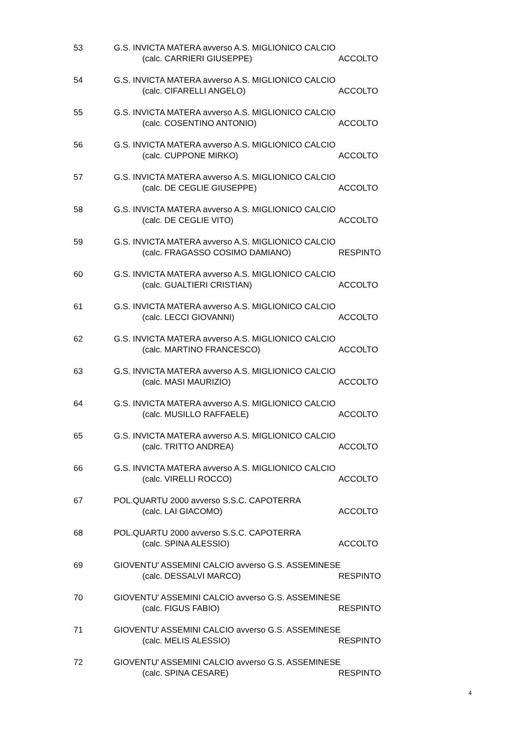53 G.S. INVICTA MATERA avverso A.S. MIGLIONICO CALCIO
(calc. CARRIERI GIUSEPPE) ACCOLTO
54 G.S. INVICTA MATERA avverso A.S. MIGLIONICO CALCIO
(calc. CIFARELLI ANGELO) ACCOLTO
55 G.S. INVICTA MATERA avverso A.S. MIGLIONICO CALCIO
(calc. COSENTINO ANTONIO) ACCOLTO
56 G.S. INVICTA MATERA avverso A.S. MIGLIONICO CALCIO
(calc. CUPPONE MIRKO) ACCOLTO
57 G.S. INVICTA MATERA avverso A.S. MIGLIONICO CALCIO
(calc. DE CEGLIE GIUSEPPE) ACCOLTO
58 G.S. INVICTA MATERA avverso A.S. MIGLIONICO CALCIO
(calc. DE CEGLIE VITO) ACCOLTO
59 G.S. INVICTA MATERA avverso A.S. MIGLIONICO CALCIO
(calc. FRAGASSO COSIMO DAMIANO) RESPINTO
60 G.S. INVICTA MATERA avverso A.S. MIGLIONICO CALCIO
(calc. GUALTIERI CRISTIAN) ACCOLTO
61 G.S. INVICTA MATERA avverso A.S. MIGLIONICO CALCIO
(calc. LECCI GIOVANNI) ACCOLTO
62 G.S. INVICTA MATERA avverso A.S. MIGLIONICO CALCIO
(calc. MARTINO FRANCESCO) ACCOLTO
63 G.S. INVICTA MATERA avverso A.S. MIGLIONICO CALCIO
(calc. MASI MAURIZIO) ACCOLTO
64 G.S. INVICTA MATERA avverso A.S. MIGLIONICO CALCIO
(calc. MUSILLO RAFFAELE) ACCOLTO
65 G.S. INVICTA MATERA avverso A.S. MIGLIONICO CALCIO
(calc. TRITTO ANDREA) ACCOLTO
66 G.S. INVICTA MATERA avverso A.S. MIGLIONICO CALCIO
(calc. VIRELLI ROCCO) ACCOLTO
67 POL.QUARTU 2000 avverso S.S.C. CAPOTERRA
(calc. LAI GIACOMO) ACCOLTO
68 POL.QUARTU 2000 avverso S.S.C. CAPOTERRA
(calc. SPINA ALESSIO) ACCOLTO
69 GIOVENTU' ASSEMINI CALCIO avverso G.S. ASSEMINESE
(calc. DESSALVI MARCO) RESPINTO
70 GIOVENTU' ASSEMINI CALCIO avverso G.S. ASSEMINESE
(calc. FIGUS FABIO) RESPINTO
71 GIOVENTU' ASSEMINI CALCIO avverso G.S. ASSEMINESE
(calc. MELIS ALESSIO) RESPINTO
72 GIOVENTU' ASSEMINI CALCIO avverso G.S. ASSEMINESE
(calc. SPINA CESARE) RESPINTO
4